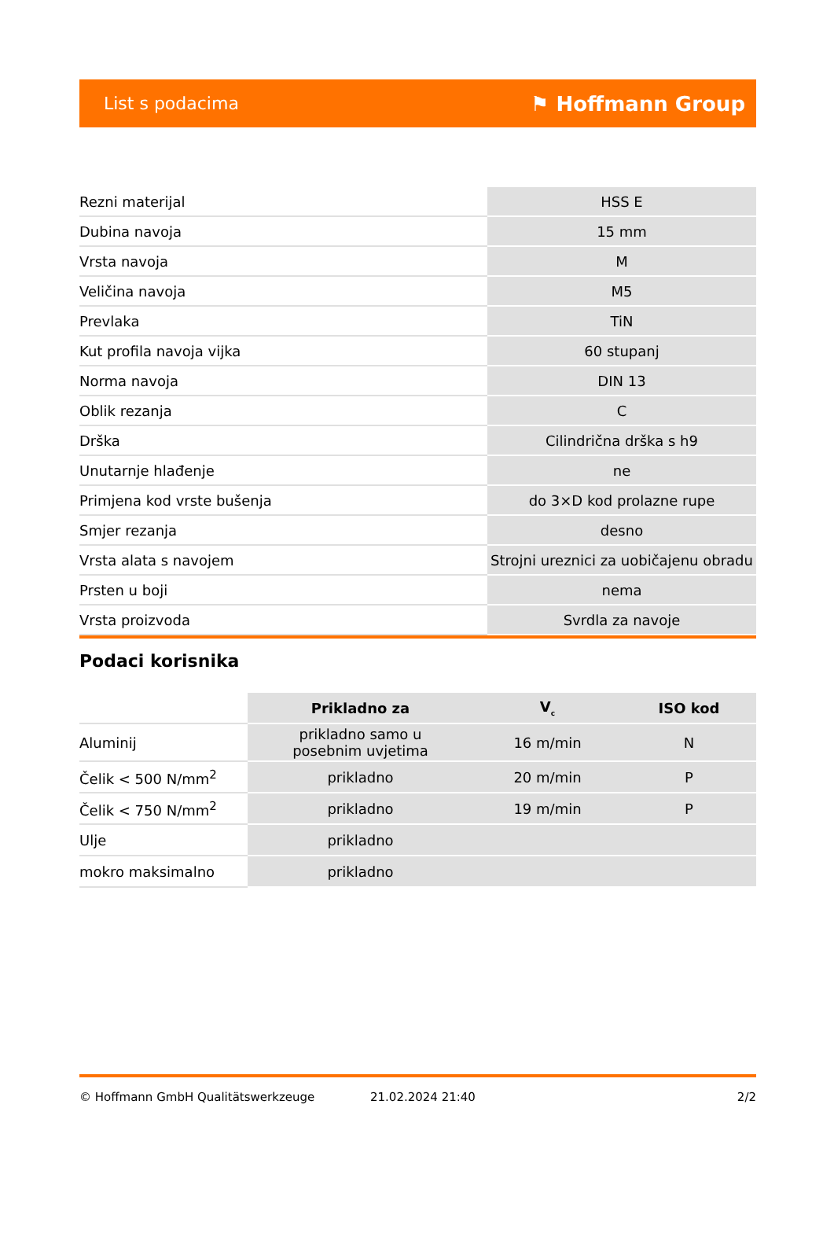List s podacima ⚑ Hoffmann Group
| Rezni materijal | HSS E |
| Dubina navoja | 15 mm |
| Vrsta navoja | M |
| Veličina navoja | M5 |
| Prevlaka | TiN |
| Kut profila navoja vijka | 60 stupanj |
| Norma navoja | DIN 13 |
| Oblik rezanja | C |
| Drška | Cilindrična drška s h9 |
| Unutarnje hlađenje | ne |
| Primjena kod vrste bušenja | do 3×D kod prolazne rupe |
| Smjer rezanja | desno |
| Vrsta alata s navojem | Strojni ureznici za uobičajenu obradu |
| Prsten u boji | nema |
| Vrsta proizvoda | Svrdla za navoje |
Podaci korisnika
| | Prikladno za | V<sub>c</sub> | ISO kod |
| --- | --- | --- | --- |
| Aluminij | prikladno samo u posebnim uvjetima | 16 m/min | N |
| Čelik < 500 N/mm<sup>2</sup> | prikladno | 20 m/min | P |
| Čelik < 750 N/mm<sup>2</sup> | prikladno | 19 m/min | P |
| Ulje | prikladno | | |
| mokro maksimalno | prikladno | | |
© Hoffmann GmbH Qualitätswerkzeuge 21.02.2024 21:40 2/2